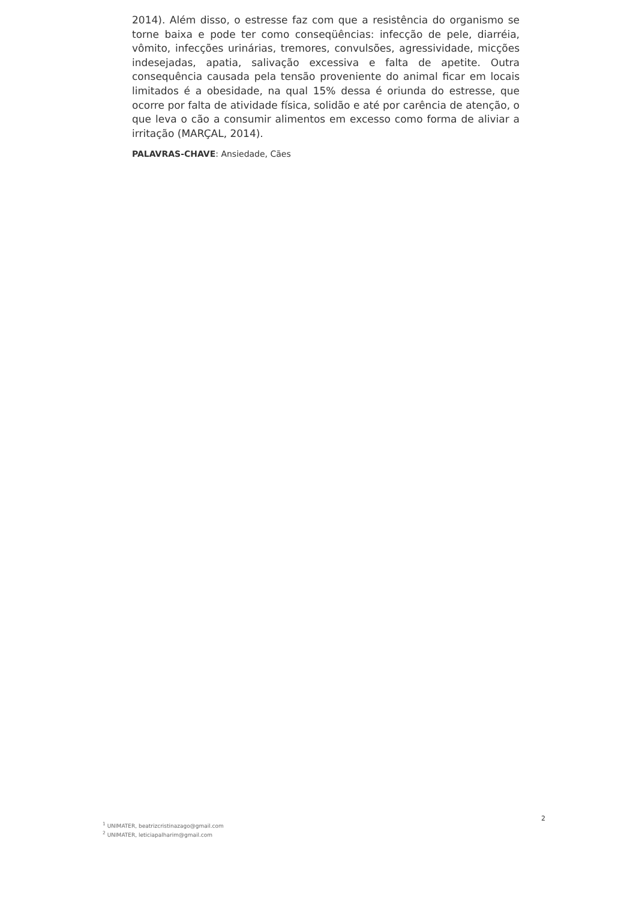2014). Além disso, o estresse faz com que a resistência do organismo se torne baixa e pode ter como conseqüências: infecção de pele, diarréia, vômito, infecções urinárias, tremores, convulsões, agressividade, micções indesejadas, apatia, salivação excessiva e falta de apetite. Outra consequência causada pela tensão proveniente do animal ficar em locais limitados é a obesidade, na qual 15% dessa é oriunda do estresse, que ocorre por falta de atividade física, solidão e até por carência de atenção, o que leva o cão a consumir alimentos em excesso como forma de aliviar a irritação (MARÇAL, 2014).
PALAVRAS-CHAVE: Ansiedade, Cães
2
<sup>1</sup> UNIMATER, beatrizcristinazago@gmail.com
<sup>2</sup> UNIMATER, leticiapalharim@gmail.com